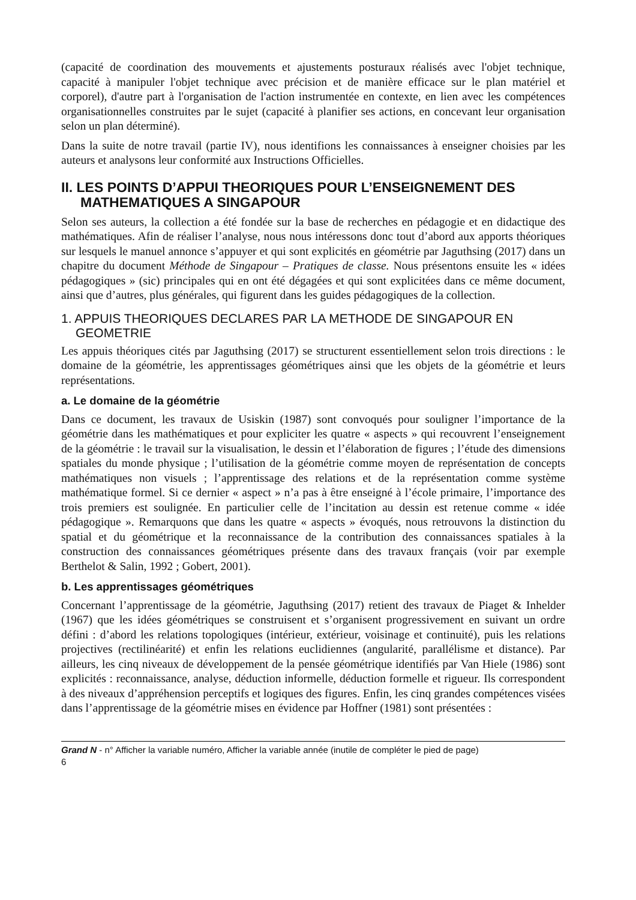(capacité de coordination des mouvements et ajustements posturaux réalisés avec l'objet technique, capacité à manipuler l'objet technique avec précision et de manière efficace sur le plan matériel et corporel), d'autre part à l'organisation de l'action instrumentée en contexte, en lien avec les compétences organisationnelles construites par le sujet (capacité à planifier ses actions, en concevant leur organisation selon un plan déterminé).
Dans la suite de notre travail (partie IV), nous identifions les connaissances à enseigner choisies par les auteurs et analysons leur conformité aux Instructions Officielles.
II. LES POINTS D’APPUI THEORIQUES POUR L’ENSEIGNEMENT DES MATHEMATIQUES A SINGAPOUR
Selon ses auteurs, la collection a été fondée sur la base de recherches en pédagogie et en didactique des mathématiques. Afin de réaliser l’analyse, nous nous intéressons donc tout d’abord aux apports théoriques sur lesquels le manuel annonce s’appuyer et qui sont explicités en géométrie par Jaguthsing (2017) dans un chapitre du document Méthode de Singapour – Pratiques de classe. Nous présentons ensuite les « idées pédagogiques » (sic) principales qui en ont été dégagées et qui sont explicitées dans ce même document, ainsi que d’autres, plus générales, qui figurent dans les guides pédagogiques de la collection.
1. APPUIS THEORIQUES DECLARES PAR LA METHODE DE SINGAPOUR EN GEOMETRIE
Les appuis théoriques cités par Jaguthsing (2017) se structurent essentiellement selon trois directions : le domaine de la géométrie, les apprentissages géométriques ainsi que les objets de la géométrie et leurs représentations.
a. Le domaine de la géométrie
Dans ce document, les travaux de Usiskin (1987) sont convoqués pour souligner l’importance de la géométrie dans les mathématiques et pour expliciter les quatre « aspects » qui recouvrent l’enseignement de la géométrie : le travail sur la visualisation, le dessin et l’élaboration de figures ; l’étude des dimensions spatiales du monde physique ; l’utilisation de la géométrie comme moyen de représentation de concepts mathématiques non visuels ; l’apprentissage des relations et de la représentation comme système mathématique formel. Si ce dernier « aspect » n’a pas à être enseigné à l’école primaire, l’importance des trois premiers est soulignée. En particulier celle de l’incitation au dessin est retenue comme « idée pédagogique ». Remarquons que dans les quatre « aspects » évoqués, nous retrouvons la distinction du spatial et du géométrique et la reconnaissance de la contribution des connaissances spatiales à la construction des connaissances géométriques présente dans des travaux français (voir par exemple Berthelot & Salin, 1992 ; Gobert, 2001).
b. Les apprentissages géométriques
Concernant l’apprentissage de la géométrie, Jaguthsing (2017) retient des travaux de Piaget & Inhelder (1967) que les idées géométriques se construisent et s’organisent progressivement en suivant un ordre défini : d’abord les relations topologiques (intérieur, extérieur, voisinage et continuité), puis les relations projectives (rectilinéarité) et enfin les relations euclidiennes (angularité, parallélisme et distance). Par ailleurs, les cinq niveaux de développement de la pensée géométrique identifiés par Van Hiele (1986) sont explicités : reconnaissance, analyse, déduction informelle, déduction formelle et rigueur. Ils correspondent à des niveaux d’appréhension perceptifs et logiques des figures. Enfin, les cinq grandes compétences visées dans l’apprentissage de la géométrie mises en évidence par Hoffner (1981) sont présentées :
Grand N - n° Afficher la variable numéro, Afficher la variable année (inutile de compléter le pied de page)
6